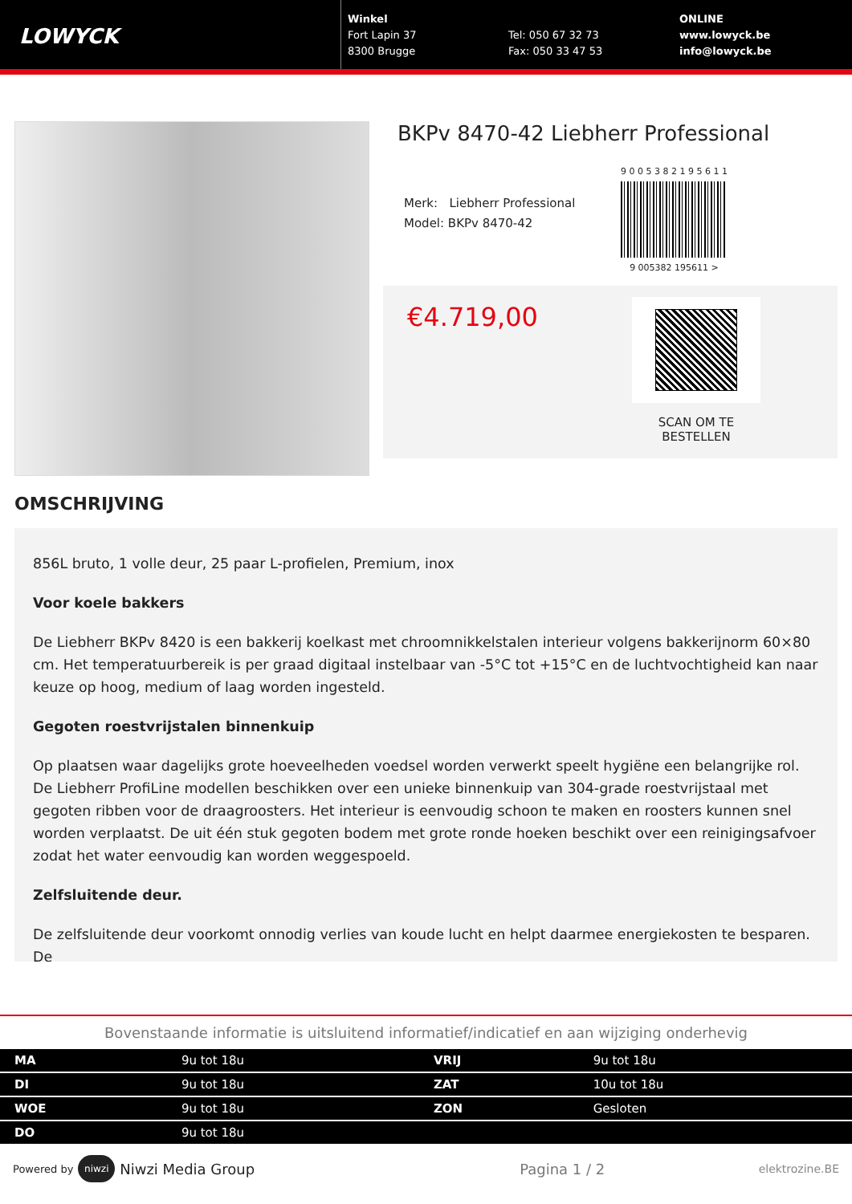LOWYCK
Winkel
Fort Lapin 37
8300 Brugge
Tel: 050 67 32 73
Fax: 050 33 47 53
ONLINE
www.lowyck.be
info@lowyck.be
BKPv 8470-42 Liebherr Professional
Merk: Liebherr Professional
Model: BKPv 8470-42
9 0 0 5 3 8 2 1 9 5 6 1 1
9 005382 195611 >
€4.719,00
SCAN OM TE
BESTELLEN
OMSCHRIJVING
856L bruto, 1 volle deur, 25 paar L-profielen, Premium, inox
Voor koele bakkers
De Liebherr BKPv 8420 is een bakkerij koelkast met chroomnikkelstalen interieur volgens bakkerijnorm 60×80 cm. Het temperatuurbereik is per graad digitaal instelbaar van -5°C tot +15°C en de luchtvochtigheid kan naar keuze op hoog, medium of laag worden ingesteld.
Gegoten roestvrijstalen binnenkuip
Op plaatsen waar dagelijks grote hoeveelheden voedsel worden verwerkt speelt hygiëne een belangrijke rol. De Liebherr ProfiLine modellen beschikken over een unieke binnenkuip van 304-grade roestvrijstaal met gegoten ribben voor de draagroosters. Het interieur is eenvoudig schoon te maken en roosters kunnen snel worden verplaatst. De uit één stuk gegoten bodem met grote ronde hoeken beschikt over een reinigingsafvoer zodat het water eenvoudig kan worden weggespoeld.
Zelfsluitende deur.
De zelfsluitende deur voorkomt onnodig verlies van koude lucht en helpt daarmee energiekosten te besparen. De
Bovenstaande informatie is uitsluitend informatief/indicatief en aan wijziging onderhevig
| MA | 9u tot 18u | VRIJ | 9u tot 18u |
| DI | 9u tot 18u | ZAT | 10u tot 18u |
| WOE | 9u tot 18u | ZON | Gesloten |
| DO | 9u tot 18u | | |
Powered by niwzi Niwzi Media Group Pagina 1 / 2 elektrozine.BE